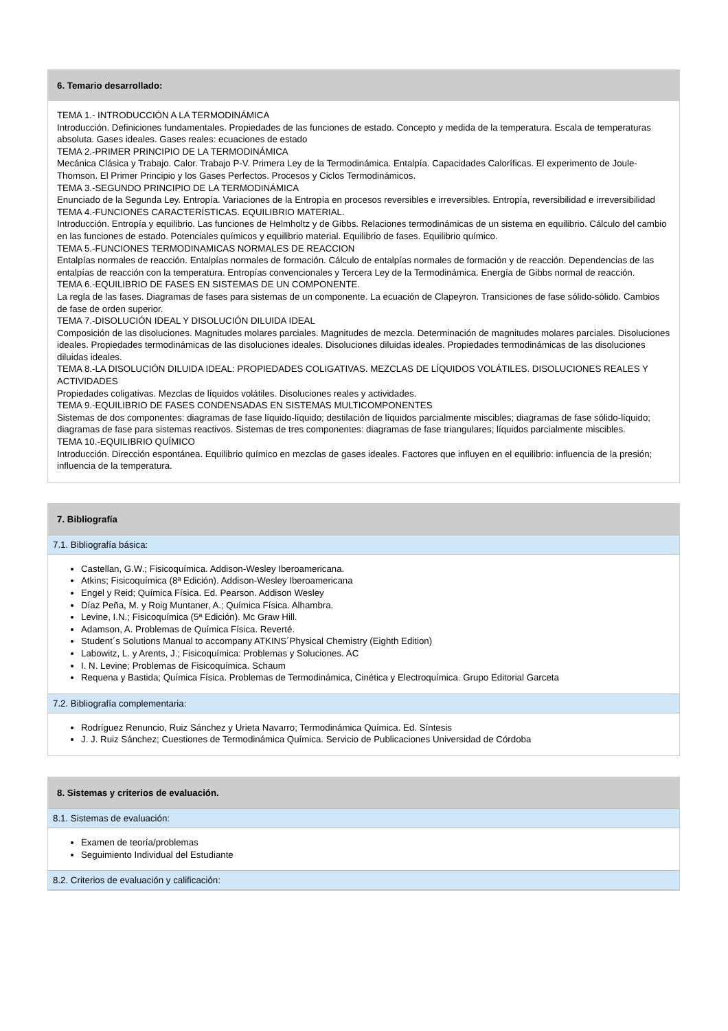6. Temario desarrollado:
TEMA 1.- INTRODUCCIÓN A LA TERMODINÁMICA
Introducción. Definiciones fundamentales. Propiedades de las funciones de estado. Concepto y medida de la temperatura. Escala de temperaturas absoluta. Gases ideales. Gases reales: ecuaciones de estado
TEMA 2.-PRIMER PRINCIPIO DE LA TERMODINÁMICA
Mecánica Clásica y Trabajo. Calor. Trabajo P-V. Primera Ley de la Termodinámica. Entalpía. Capacidades Caloríficas. El experimento de Joule-Thomson. El Primer Principio y los Gases Perfectos. Procesos y Ciclos Termodinámicos.
TEMA 3.-SEGUNDO PRINCIPIO DE LA TERMODINÁMICA
Enunciado de la Segunda Ley. Entropía. Variaciones de la Entropía en procesos reversibles e irreversibles. Entropía, reversibilidad e irreversibilidad
TEMA 4.-FUNCIONES CARACTERÍSTICAS. EQUILIBRIO MATERIAL.
Introducción. Entropía y equilibrio. Las funciones de Helmholtz y de Gibbs. Relaciones termodinámicas de un sistema en equilibrio. Cálculo del cambio en las funciones de estado. Potenciales químicos y equilibrio material. Equilibrio de fases. Equilibrio químico.
TEMA 5.-FUNCIONES TERMODINAMICAS NORMALES DE REACCION
Entalpías normales de reacción. Entalpías normales de formación. Cálculo de entalpías normales de formación y de reacción. Dependencias de las entalpías de reacción con la temperatura. Entropías convencionales y Tercera Ley de la Termodinámica. Energía de Gibbs normal de reacción.
TEMA 6.-EQUILIBRIO DE FASES EN SISTEMAS DE UN COMPONENTE.
La regla de las fases. Diagramas de fases para sistemas de un componente. La ecuación de Clapeyron. Transiciones de fase sólido-sólido. Cambios de fase de orden superior.
TEMA 7.-DISOLUCIÓN IDEAL Y DISOLUCIÓN DILUIDA IDEAL
Composición de las disoluciones. Magnitudes molares parciales. Magnitudes de mezcla. Determinación de magnitudes molares parciales. Disoluciones ideales. Propiedades termodinámicas de las disoluciones ideales. Disoluciones diluidas ideales. Propiedades termodinámicas de las disoluciones diluidas ideales.
TEMA 8.-LA DISOLUCIÓN DILUIDA IDEAL: PROPIEDADES COLIGATIVAS. MEZCLAS DE LÍQUIDOS VOLÁTILES. DISOLUCIONES REALES Y ACTIVIDADES
Propiedades coligativas. Mezclas de líquidos volátiles. Disoluciones reales y actividades.
TEMA 9.-EQUILIBRIO DE FASES CONDENSADAS EN SISTEMAS MULTICOMPONENTES
Sistemas de dos componentes: diagramas de fase líquido-líquido; destilación de líquidos parcialmente miscibles; diagramas de fase sólido-líquido; diagramas de fase para sistemas reactivos. Sistemas de tres componentes: diagramas de fase triangulares; líquidos parcialmente miscibles.
TEMA 10.-EQUILIBRIO QUÍMICO
Introducción. Dirección espontánea. Equilibrio químico en mezclas de gases ideales. Factores que influyen en el equilibrio: influencia de la presión; influencia de la temperatura.
7. Bibliografía
7.1. Bibliografía básica:
Castellan, G.W.; Fisicoquímica. Addison-Wesley Iberoamericana.
Atkins; Fisicoquímica (8ª Edición). Addison-Wesley Iberoamericana
Engel y Reid; Química Física. Ed. Pearson. Addison Wesley
Díaz Peña, M. y Roig Muntaner, A.; Química Física. Alhambra.
Levine, I.N.; Fisicoquímica (5ª Edición). Mc Graw Hill.
Adamson, A. Problemas de Química Física. Reverté.
Student´s Solutions Manual to accompany ATKINS´Physical Chemistry (Eighth Edition)
Labowitz, L. y Arents, J.; Fisicoquímica: Problemas y Soluciones. AC
I. N. Levine; Problemas de Fisicoquímica. Schaum
Requena y Bastida; Química Física. Problemas de Termodinámica, Cinética y Electroquímica. Grupo Editorial Garceta
7.2. Bibliografía complementaria:
Rodríguez Renuncio, Ruiz Sánchez y Urieta Navarro; Termodinámica Química. Ed. Síntesis
J. J. Ruiz Sánchez; Cuestiones de Termodinámica Química. Servicio de Publicaciones Universidad de Córdoba
8. Sistemas y criterios de evaluación.
8.1. Sistemas de evaluación:
Examen de teoría/problemas
Seguimiento Individual del Estudiante
8.2. Criterios de evaluación y calificación: